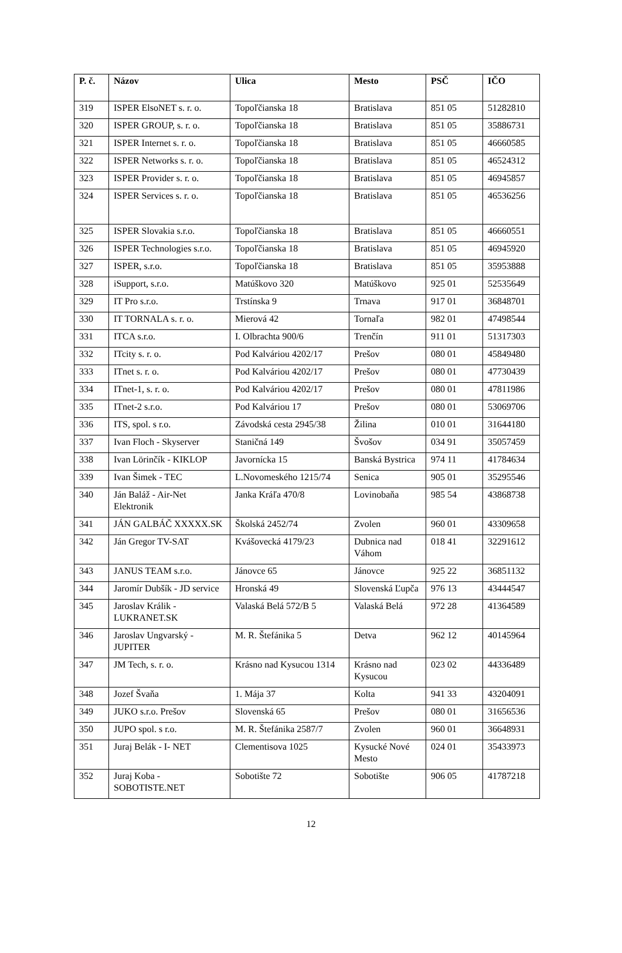| P. č. | Názov | Ulica | Mesto | PSČ | IČO |
| --- | --- | --- | --- | --- | --- |
| 319 | ISPER ElsoNET s. r. o. | Topoľčianska 18 | Bratislava | 851 05 | 51282810 |
| 320 | ISPER GROUP, s. r. o. | Topoľčianska 18 | Bratislava | 851 05 | 35886731 |
| 321 | ISPER Internet s. r. o. | Topoľčianska 18 | Bratislava | 851 05 | 46660585 |
| 322 | ISPER Networks s. r. o. | Topoľčianska 18 | Bratislava | 851 05 | 46524312 |
| 323 | ISPER Provider s. r. o. | Topoľčianska 18 | Bratislava | 851 05 | 46945857 |
| 324 | ISPER Services s. r. o. | Topoľčianska 18 | Bratislava | 851 05 | 46536256 |
| 325 | ISPER Slovakia s.r.o. | Topoľčianska 18 | Bratislava | 851 05 | 46660551 |
| 326 | ISPER Technologies s.r.o. | Topoľčianska 18 | Bratislava | 851 05 | 46945920 |
| 327 | ISPER, s.r.o. | Topoľčianska 18 | Bratislava | 851 05 | 35953888 |
| 328 | iSupport, s.r.o. | Matúškovo 320 | Matúškovo | 925 01 | 52535649 |
| 329 | IT Pro s.r.o. | Trstínska 9 | Trnava | 917 01 | 36848701 |
| 330 | IT TORNALA s. r. o. | Mierová 42 | Tornaľa | 982 01 | 47498544 |
| 331 | ITCA s.r.o. | I. Olbrachta 900/6 | Trenčín | 911 01 | 51317303 |
| 332 | ITcity s. r. o. | Pod Kalváriou 4202/17 | Prešov | 080 01 | 45849480 |
| 333 | ITnet s. r. o. | Pod Kalváriou 4202/17 | Prešov | 080 01 | 47730439 |
| 334 | ITnet-1, s. r. o. | Pod Kalváriou 4202/17 | Prešov | 080 01 | 47811986 |
| 335 | ITnet-2 s.r.o. | Pod Kalváriou 17 | Prešov | 080 01 | 53069706 |
| 336 | ITS, spol. s r.o. | Závodská cesta 2945/38 | Žilina | 010 01 | 31644180 |
| 337 | Ivan Floch - Skyserver | Staničná 149 | Švošov | 034 91 | 35057459 |
| 338 | Ivan Lörinčík - KIKLOP | Javornícka 15 | Banská Bystrica | 974 11 | 41784634 |
| 339 | Ivan Šimek - TEC | L.Novomeského 1215/74 | Senica | 905 01 | 35295546 |
| 340 | Ján Baláž - Air-Net Elektronik | Janka Kráľa 470/8 | Lovinobaňa | 985 54 | 43868738 |
| 341 | JÁN GALBÁČ XXXXX.SK | Školská 2452/74 | Zvolen | 960 01 | 43309658 |
| 342 | Ján Gregor TV-SAT | Kvášovecká 4179/23 | Dubnica nad Váhom | 018 41 | 32291612 |
| 343 | JANUS TEAM s.r.o. | Jánovce 65 | Jánovce | 925 22 | 36851132 |
| 344 | Jaromír Dubšík - JD service | Hronská 49 | Slovenská Ľupča | 976 13 | 43444547 |
| 345 | Jaroslav Králik - LUKRANET.SK | Valaská Belá 572/B 5 | Valaská Belá | 972 28 | 41364589 |
| 346 | Jaroslav Ungvarský - JUPITER | M. R. Štefánika 5 | Detva | 962 12 | 40145964 |
| 347 | JM Tech, s. r. o. | Krásno nad Kysucou 1314 | Krásno nad Kysucou | 023 02 | 44336489 |
| 348 | Jozef Švaňa | 1. Mája 37 | Kolta | 941 33 | 43204091 |
| 349 | JUKO s.r.o. Prešov | Slovenská 65 | Prešov | 080 01 | 31656536 |
| 350 | JUPO spol. s r.o. | M. R. Štefánika 2587/7 | Zvolen | 960 01 | 36648931 |
| 351 | Juraj Belák - I- NET | Clementisova 1025 | Kysucké Nové Mesto | 024 01 | 35433973 |
| 352 | Juraj Koba - SOBOTISTE.NET | Sobotište 72 | Sobotište | 906 05 | 41787218 |
12